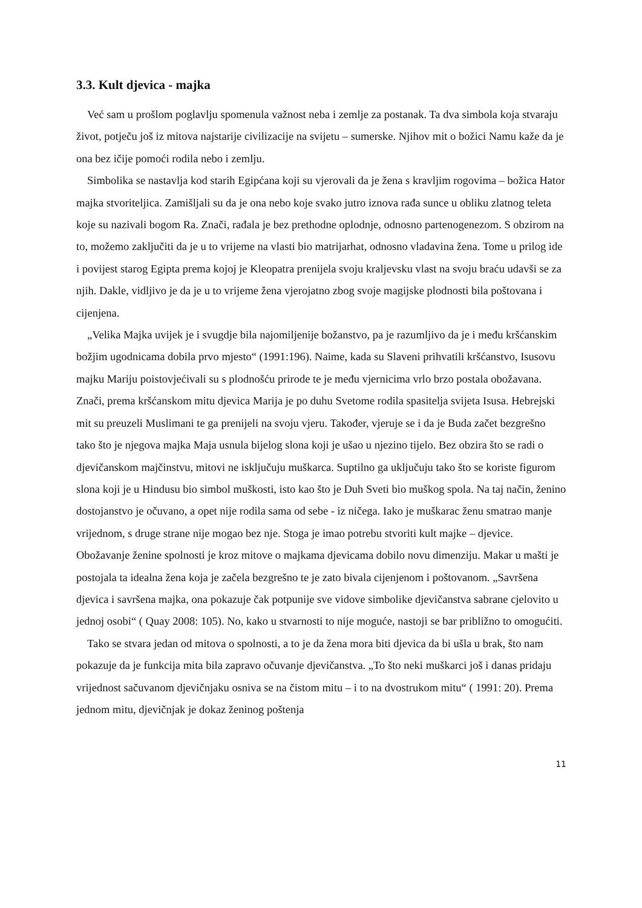3.3. Kult djevica - majka
Već sam u prošlom poglavlju spomenula važnost neba i zemlje za postanak. Ta dva simbola koja stvaraju život, potječu još iz mitova najstarije civilizacije na svijetu – sumerske. Njihov mit o božici Namu kaže da je ona bez ičije pomoći rodila nebo i zemlju.
Simbolika se nastavlja kod starih Egipćana koji su vjerovali da je žena s kravljim rogovima – božica Hator majka stvoriteljica. Zamišljali su da je ona nebo koje svako jutro iznova rađa sunce u obliku zlatnog teleta koje su nazivali bogom Ra. Znači, rađala je bez prethodne oplodnje, odnosno partenogenezom. S obzirom na to, možemo zaključiti da je u to vrijeme na vlasti bio matrijarhat, odnosno vladavina žena. Tome u prilog ide i povijest starog Egipta prema kojoj je Kleopatra prenijela svoju kraljevsku vlast na svoju braću udavši se za njih. Dakle, vidljivo je da je u to vrijeme žena vjerojatno zbog svoje magijske plodnosti bila poštovana i cijenjena.
„Velika Majka uvijek je i svugdje bila najomiljenije božanstvo, pa je razumljivo da je i među kršćanskim božjim ugodnicama dobila prvo mjesto“ (1991:196). Naime, kada su Slaveni prihvatili kršćanstvo, Isusovu majku Mariju poistovjećivali su s plodnošću prirode te je među vjernicima vrlo brzo postala obožavana. Znači, prema kršćanskom mitu djevica Marija je po duhu Svetome rodila spasitelja svijeta Isusa. Hebrejski mit su preuzeli Muslimani te ga prenijeli na svoju vjeru. Također, vjeruje se i da je Buda začet bezgrešno tako što je njegova majka Maja usnula bijelog slona koji je ušao u njezino tijelo. Bez obzira što se radi o djevičanskom majčinstvu, mitovi ne isključuju muškarca. Suptilno ga uključuju tako što se koriste figurom slona koji je u Hindusu bio simbol muškosti, isto kao što je Duh Sveti bio muškog spola. Na taj način, ženino dostojanstvo je očuvano, a opet nije rodila sama od sebe - iz ničega. Iako je muškarac ženu smatrao manje vrijednom, s druge strane nije mogao bez nje. Stoga je imao potrebu stvoriti kult majke – djevice. Obožavanje ženine spolnosti je kroz mitove o majkama djevicama dobilo novu dimenziju. Makar u mašti je postojala ta idealna žena koja je začela bezgrešno te je zato bivala cijenjenom i poštovanom. „Savršena djevica i savršena majka, ona pokazuje čak potpunije sve vidove simbolike djevičanstva sabrane cjelovito u jednoj osobi“ ( Quay 2008: 105). No, kako u stvarnosti to nije moguće, nastoji se bar približno to omogućiti.
Tako se stvara jedan od mitova o spolnosti, a to je da žena mora biti djevica da bi ušla u brak, što nam pokazuje da je funkcija mita bila zapravo očuvanje djevičanstva. „To što neki muškarci još i danas pridaju vrijednost sačuvanom djevičnjaku osniva se na čistom mitu – i to na dvostrukom mitu“ ( 1991: 20). Prema jednom mitu, djevičnjak je dokaz ženinog poštenja
11